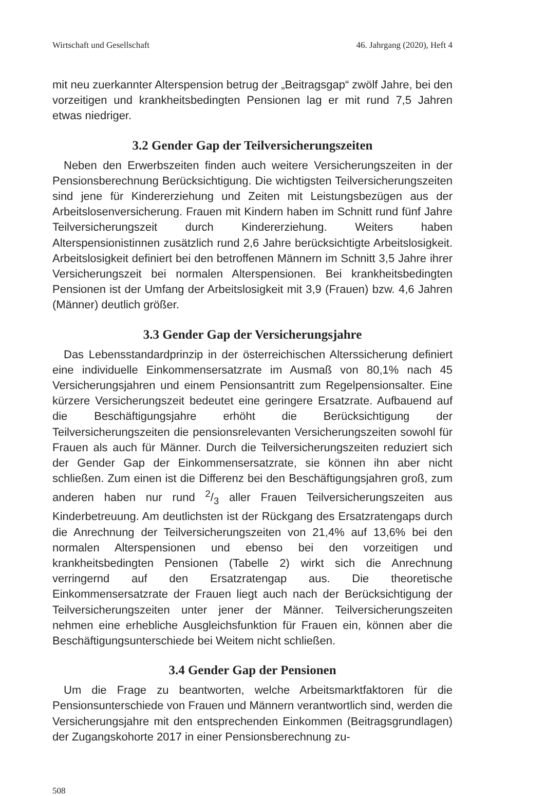Wirtschaft und Gesellschaft 46. Jahrgang (2020), Heft 4
mit neu zuerkannter Alterspension betrug der „Beitragsgap“ zwölf Jahre, bei den vorzeitigen und krankheitsbedingten Pensionen lag er mit rund 7,5 Jahren etwas niedriger.
3.2 Gender Gap der Teilversicherungszeiten
Neben den Erwerbszeiten finden auch weitere Versicherungszeiten in der Pensionsberechnung Berücksichtigung. Die wichtigsten Teilversicherungszeiten sind jene für Kindererziehung und Zeiten mit Leistungsbezügen aus der Arbeitslosenversicherung. Frauen mit Kindern haben im Schnitt rund fünf Jahre Teilversicherungszeit durch Kindererziehung. Weiters haben Alterspensionistinnen zusätzlich rund 2,6 Jahre berücksichtigte Arbeitslosigkeit. Arbeitslosigkeit definiert bei den betroffenen Männern im Schnitt 3,5 Jahre ihrer Versicherungszeit bei normalen Alterspensionen. Bei krankheitsbedingten Pensionen ist der Umfang der Arbeitslosigkeit mit 3,9 (Frauen) bzw. 4,6 Jahren (Männer) deutlich größer.
3.3 Gender Gap der Versicherungsjahre
Das Lebensstandardprinzip in der österreichischen Alterssicherung definiert eine individuelle Einkommensersatzrate im Ausmaß von 80,1% nach 45 Versicherungsjahren und einem Pensionsantritt zum Regelpensionsalter. Eine kürzere Versicherungszeit bedeutet eine geringere Ersatzrate. Aufbauend auf die Beschäftigungsjahre erhöht die Berücksichtigung der Teilversicherungszeiten die pensionsrelevanten Versicherungszeiten sowohl für Frauen als auch für Männer. Durch die Teilversicherungszeiten reduziert sich der Gender Gap der Einkommensersatzrate, sie können ihn aber nicht schließen. Zum einen ist die Differenz bei den Beschäftigungsjahren groß, zum anderen haben nur rund 2/3 aller Frauen Teilversicherungszeiten aus Kinderbetreuung. Am deutlichsten ist der Rückgang des Ersatzratengaps durch die Anrechnung der Teilversicherungszeiten von 21,4% auf 13,6% bei den normalen Alterspensionen und ebenso bei den vorzeitigen und krankheitsbedingten Pensionen (Tabelle 2) wirkt sich die Anrechnung verringernd auf den Ersatzratengap aus. Die theoretische Einkommensersatzrate der Frauen liegt auch nach der Berücksichtigung der Teilversicherungszeiten unter jener der Männer. Teilversicherungszeiten nehmen eine erhebliche Ausgleichsfunktion für Frauen ein, können aber die Beschäftigungsunterschiede bei Weitem nicht schließen.
3.4 Gender Gap der Pensionen
Um die Frage zu beantworten, welche Arbeitsmarktfaktoren für die Pensionsunterschiede von Frauen und Männern verantwortlich sind, werden die Versicherungsjahre mit den entsprechenden Einkommen (Beitragsgrundlagen) der Zugangskohorte 2017 in einer Pensionsberechnung zu-
508